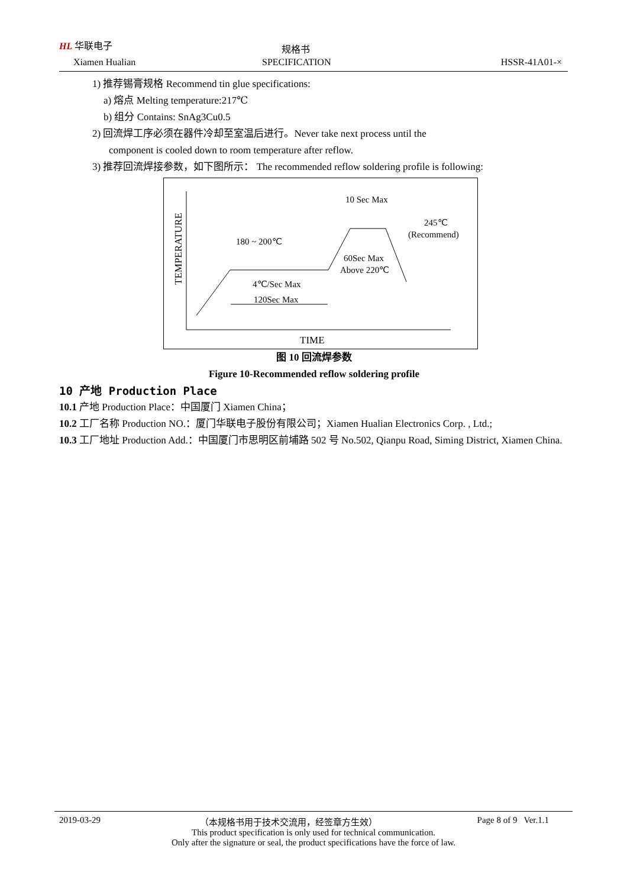HL 华联电子
Xiamen Hualian
规格书
SPECIFICATION HSSR-41A01-×
1) 推荐锡膏规格 Recommend tin glue specifications:
a) 熔点 Melting temperature:217℃
b) 组分 Contains: SnAg3Cu0.5
2) 回流焊工序必须在器件冷却至室温后进行。Never take next process until the
component is cooled down to room temperature after reflow.
3) 推荐回流焊接参数，如下图所示： The recommended reflow soldering profile is following:
TEMPERATURE
10 Sec Max
245℃
(Recommend)
180 ~ 200℃
60Sec Max
Above 220℃
4℃/Sec Max
120Sec Max
TIME
图 10 回流焊参数
Figure 10-Recommended reflow soldering profile
10 产地 Production Place
10.1 产地 Production Place：中国厦门 Xiamen China；
10.2 工厂名称 Production NO.：厦门华联电子股份有限公司；Xiamen Hualian Electronics Corp. , Ltd.;
10.3 工厂地址 Production Add.：中国厦门市思明区前埔路 502 号 No.502, Qianpu Road, Siming District, Xiamen China.
2019-03-29 （本规格书用于技术交流用，经签章方生效） Page 8 of 9 Ver.1.1
This product specification is only used for technical communication.
Only after the signature or seal, the product specifications have the force of law.